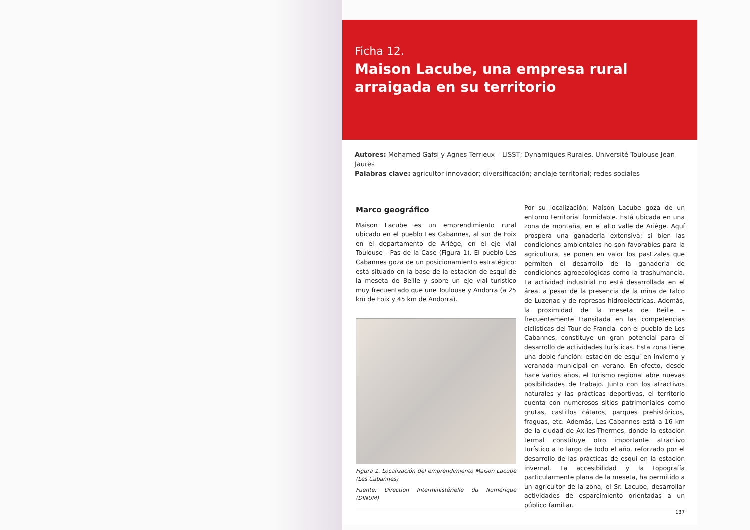Ficha 12.
Maison Lacube, una empresa rural arraigada en su territorio
Autores: Mohamed Gafsi y Agnes Terrieux – LISST; Dynamiques Rurales, Université Toulouse Jean Jaurès
Palabras clave: agricultor innovador; diversificación; anclaje territorial; redes sociales
Marco geográfico
Maison Lacube es un emprendimiento rural ubicado en el pueblo Les Cabannes, al sur de Foix en el departamento de Ariège, en el eje vial Toulouse - Pas de la Case (Figura 1). El pueblo Les Cabannes goza de un posicionamiento estratégico: está situado en la base de la estación de esquí de la meseta de Beille y sobre un eje vial turístico muy frecuentado que une Toulouse y Andorra (a 25 km de Foix y 45 km de Andorra).
Figura 1. Localización del emprendimiento Maison Lacube (Les Cabannes)
Fuente: Direction Interministérielle du Numérique (DINUM)
Por su localización, Maison Lacube goza de un entorno territorial formidable. Está ubicada en una zona de montaña, en el alto valle de Ariège. Aquí prospera una ganadería extensiva; si bien las condiciones ambientales no son favorables para la agricultura, se ponen en valor los pastizales que permiten el desarrollo de la ganadería de condiciones agroecológicas como la trashumancia. La actividad industrial no está desarrollada en el área, a pesar de la presencia de la mina de talco de Luzenac y de represas hidroeléctricas. Además, la proximidad de la meseta de Beille –frecuentemente transitada en las competencias ciclísticas del Tour de Francia- con el pueblo de Les Cabannes, constituye un gran potencial para el desarrollo de actividades turísticas. Esta zona tiene una doble función: estación de esquí en invierno y veranada municipal en verano. En efecto, desde hace varios años, el turismo regional abre nuevas posibilidades de trabajo. Junto con los atractivos naturales y las prácticas deportivas, el territorio cuenta con numerosos sitios patrimoniales como grutas, castillos cátaros, parques prehistóricos, fraguas, etc. Además, Les Cabannes está a 16 km de la ciudad de Ax-les-Thermes, donde la estación termal constituye otro importante atractivo turístico a lo largo de todo el año, reforzado por el desarrollo de las prácticas de esquí en la estación invernal. La accesibilidad y la topografía particularmente plana de la meseta, ha permitido a un agricultor de la zona, el Sr. Lacube, desarrollar actividades de esparcimiento orientadas a un público familiar.
137